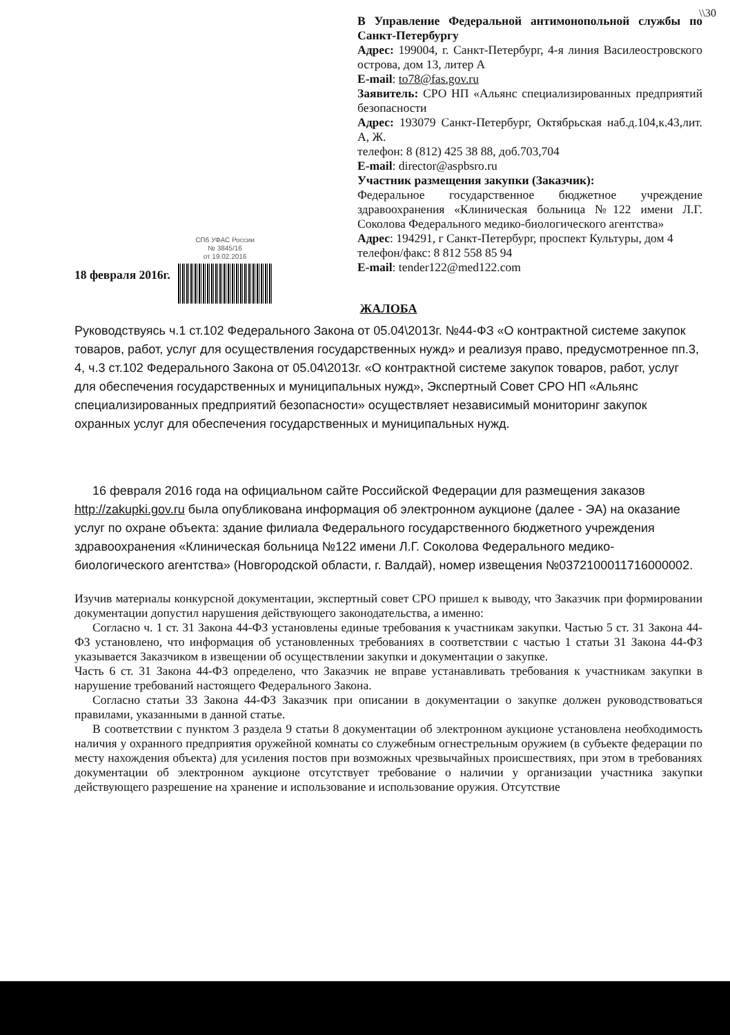\\30
СПб УФАС России
№ 3845/16
от 19.02.2016
В Управление Федеральной антимонопольной службы по Санкт-Петербургу
Адрес: 199004, г. Санкт-Петербург, 4-я линия Василеостровского острова, дом 13, литер А
E-mail: to78@fas.gov.ru
Заявитель: СРО НП «Альянс специализированных предприятий безопасности
Адрес: 193079 Санкт-Петербург, Октябрьская наб.д.104,к.43,лит. А, Ж.
телефон: 8 (812) 425 38 88, доб.703,704
E-mail: director@aspbsro.ru
Участник размещения закупки (Заказчик):
Федеральное государственное бюджетное учреждение здравоохранения «Клиническая больница №122 имени Л.Г. Соколова Федерального медико-биологического агентства»
Адрес: 194291, г Санкт-Петербург, проспект Культуры, дом 4
телефон/факс: 8 812 558 85 94
E-mail: tender122@med122.com
18 февраля 2016г.
ЖАЛОБА
Руководствуясь ч.1 ст.102 Федерального Закона от 05.04\2013г. №44-ФЗ «О контрактной системе закупок товаров, работ, услуг для осуществления государственных нужд» и реализуя право, предусмотренное пп.3, 4, ч.3 ст.102 Федерального Закона от 05.04\2013г. «О контрактной системе закупок товаров, работ, услуг для обеспечения государственных и муниципальных нужд», Экспертный Совет СРО НП «Альянс специализированных предприятий безопасности» осуществляет независимый мониторинг закупок охранных услуг для обеспечения государственных и муниципальных нужд.
16 февраля 2016 года на официальном сайте Российской Федерации для размещения заказов http://zakupki.gov.ru была опубликована информация об электронном аукционе (далее - ЭА) на оказание услуг по охране объекта: здание филиала Федерального государственного бюджетного учреждения здравоохранения «Клиническая больница №122 имени Л.Г. Соколова Федерального медико-биологического агентства» (Новгородской области, г. Валдай), номер извещения №0372100011716000002.
Изучив материалы конкурсной документации, экспертный совет СРО пришел к выводу, что Заказчик при формировании документации допустил нарушения действующего законодательства, а именно:
Согласно ч. 1 ст. 31 Закона 44-ФЗ установлены единые требования к участникам закупки. Частью 5 ст. 31 Закона 44-ФЗ установлено, что информация об установленных требованиях в соответствии с частью 1 статьи 31 Закона 44-ФЗ указывается Заказчиком в извещении об осуществлении закупки и документации о закупке.
Часть 6 ст. 31 Закона 44-ФЗ определено, что Заказчик не вправе устанавливать требования к участникам закупки в нарушение требований настоящего Федерального Закона.
Согласно статьи 33 Закона 44-ФЗ Заказчик при описании в документации о закупке должен руководствоваться правилами, указанными в данной статье.
В соответствии с пунктом 3 раздела 9 статьи 8 документации об электронном аукционе установлена необходимость наличия у охранного предприятия оружейной комнаты со служебным огнестрельным оружием (в субъекте федерации по месту нахождения объекта) для усиления постов при возможных чрезвычайных происшествиях, при этом в требованиях документации об электронном аукционе отсутствует требование о наличии у организации участника закупки действующего разрешение на хранение и использование и использование оружия. Отсутствие